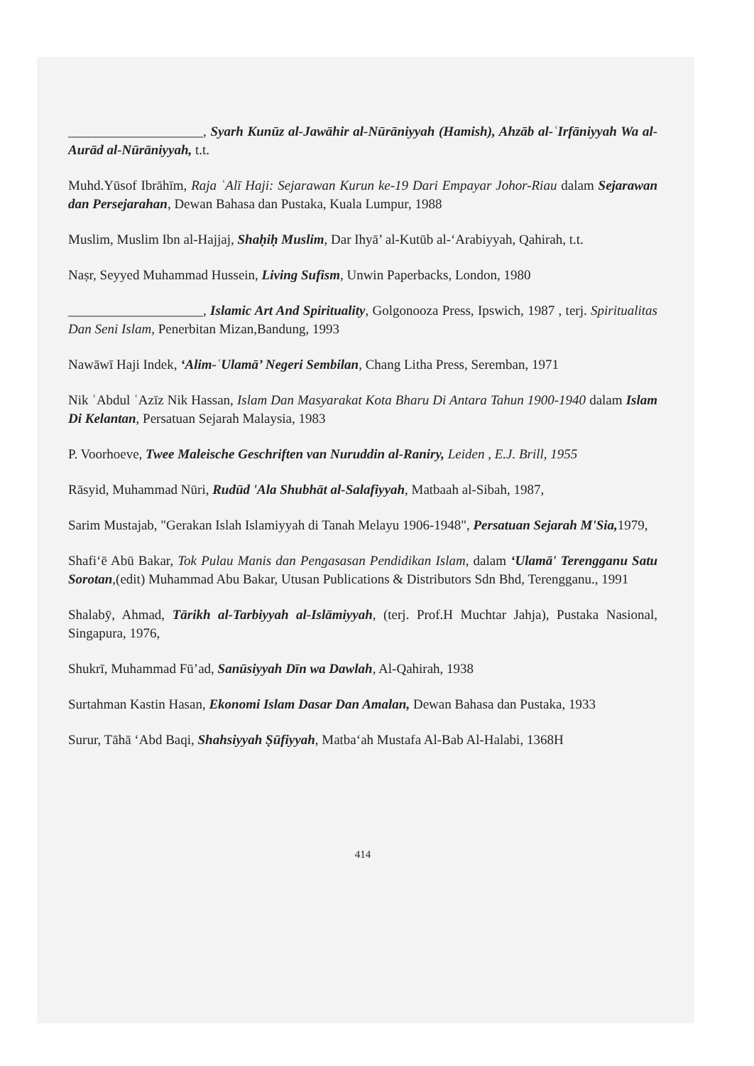____________________, Syarh Kunūz al-Jawāhir al-Nūrāniyyah (Hamish), Ahzāb al-ʿIrfāniyyah Wa al-Aurād al-Nūrāniyyah, t.t.
Muhd.Yūsof Ibrāhīm, Raja ʿAlī Haji: Sejarawan Kurun ke-19 Dari Empayar Johor-Riau dalam Sejarawan dan Persejarahan, Dewan Bahasa dan Pustaka, Kuala Lumpur, 1988
Muslim, Muslim Ibn al-Hajjaj, Shaḥiḥ Muslim, Dar Ihyā’ al-Kutūb al-‘Arabiyyah, Qahirah, t.t.
Naṣr, Seyyed Muhammad Hussein, Living Sufism, Unwin Paperbacks, London, 1980
____________________, Islamic Art And Spirituality, Golgonooza Press, Ipswich, 1987 , terj. Spiritualitas Dan Seni Islam, Penerbitan Mizan,Bandung, 1993
Nawāwī Haji Indek, ‘Alim-ʿUlamā’ Negeri Sembilan, Chang Litha Press, Seremban, 1971
Nik ʿAbdul ʿAzīz Nik Hassan, Islam Dan Masyarakat Kota Bharu Di Antara Tahun 1900-1940 dalam Islam Di Kelantan, Persatuan Sejarah Malaysia, 1983
P. Voorhoeve, Twee Maleische Geschriften van Nuruddin al-Raniry, Leiden , E.J. Brill, 1955
Rāsyid, Muhammad Nūri, Rudūd 'Ala Shubhāt al-Salafiyyah, Matbaah al-Sibah, 1987,
Sarim Mustajab, "Gerakan Islah Islamiyyah di Tanah Melayu 1906-1948", Persatuan Sejarah M'Sia, 1979,
Shafi‘ē Abū Bakar, Tok Pulau Manis dan Pengasasan Pendidikan Islam, dalam ‘Ulamā' Terengganu Satu Sorotan,(edit) Muhammad Abu Bakar, Utusan Publications & Distributors Sdn Bhd, Terengganu., 1991
Shalabȳ, Ahmad, Tārikh al-Tarbiyyah al-Islāmiyyah, (terj. Prof.H Muchtar Jahja), Pustaka Nasional, Singapura, 1976,
Shukrī, Muhammad Fū’ad, Sanūsiyyah Dīn wa Dawlah, Al-Qahirah, 1938
Surtahman Kastin Hasan, Ekonomi Islam Dasar Dan Amalan, Dewan Bahasa dan Pustaka, 1933
Surur, Tāhā ‘Abd Baqi, Shahsiyyah Ṣūfiyyah, Matba‘ah Mustafa Al-Bab Al-Halabi, 1368H
414